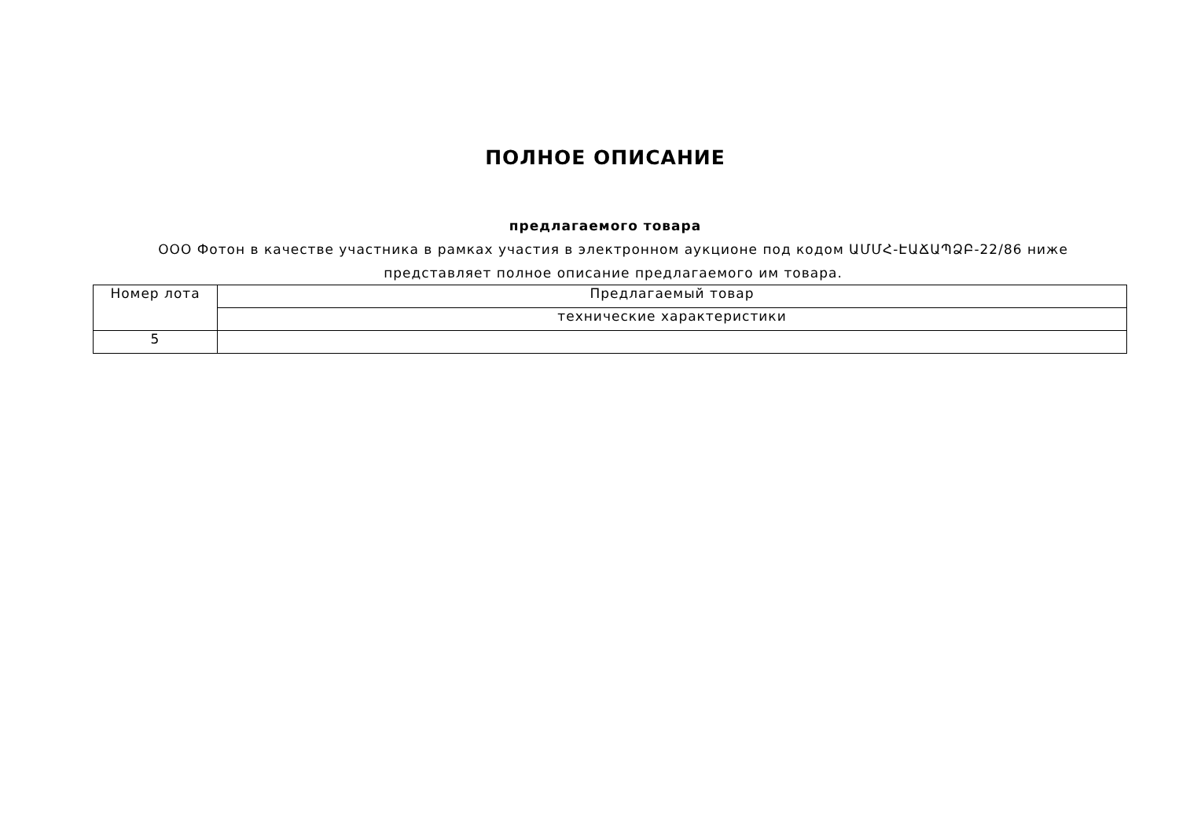ПОЛНОЕ ОПИСАНИЕ
предлагаемого товара
ООО Фотон в качестве участника в рамках участия в электронном аукционе под кодом ԱՄՄՀ-ԷԱՃԱՊՁԲ-22/86 ниже представляет полное описание предлагаемого им товара.
| Номер лота | Предлагаемый товар |
| | технические характеристики |
| 5 | |